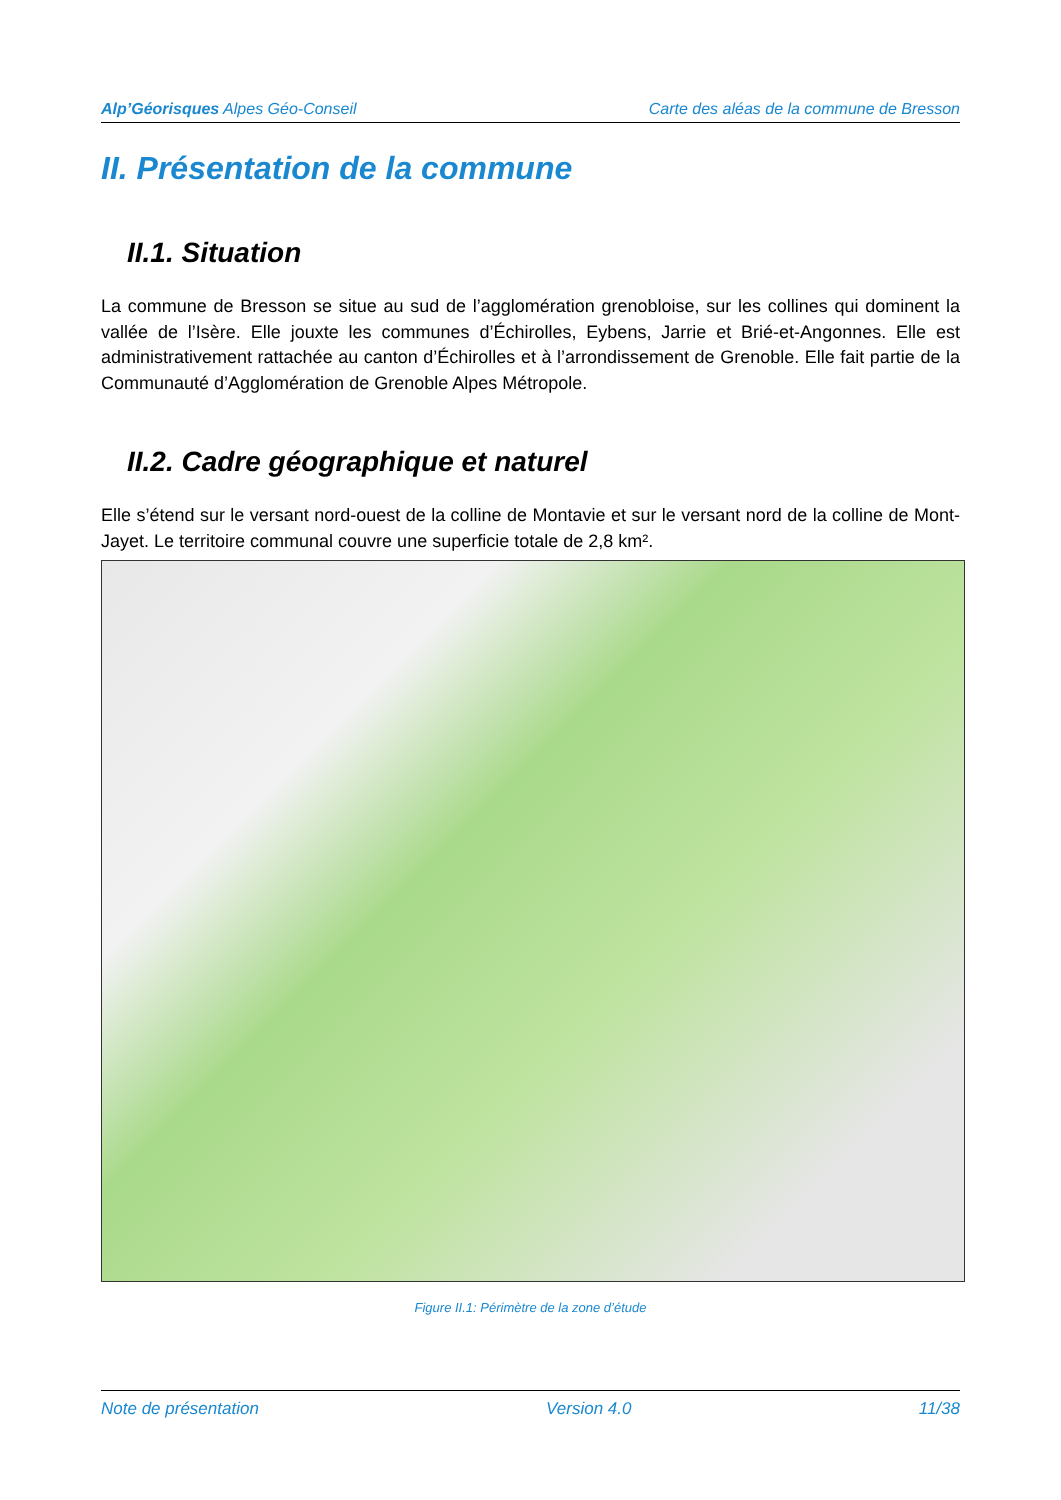Alp’Géorisques Alpes Géo-Conseil Carte des aléas de la commune de Bresson
II. Présentation de la commune
II.1. Situation
La commune de Bresson se situe au sud de l’agglomération grenobloise, sur les collines qui dominent la vallée de l’Isère. Elle jouxte les communes d’Échirolles, Eybens, Jarrie et Brié-et-Angonnes. Elle est administrativement rattachée au canton d’Échirolles et à l’arrondissement de Grenoble. Elle fait partie de la Communauté d’Agglomération de Grenoble Alpes Métropole.
II.2. Cadre géographique et naturel
Elle s’étend sur le versant nord-ouest de la colline de Montavie et sur le versant nord de la colline de Mont-Jayet. Le territoire communal couvre une superficie totale de 2,8 km².
Figure II.1: Périmètre de la zone d’étude
Note de présentation Version 4.0 11/38